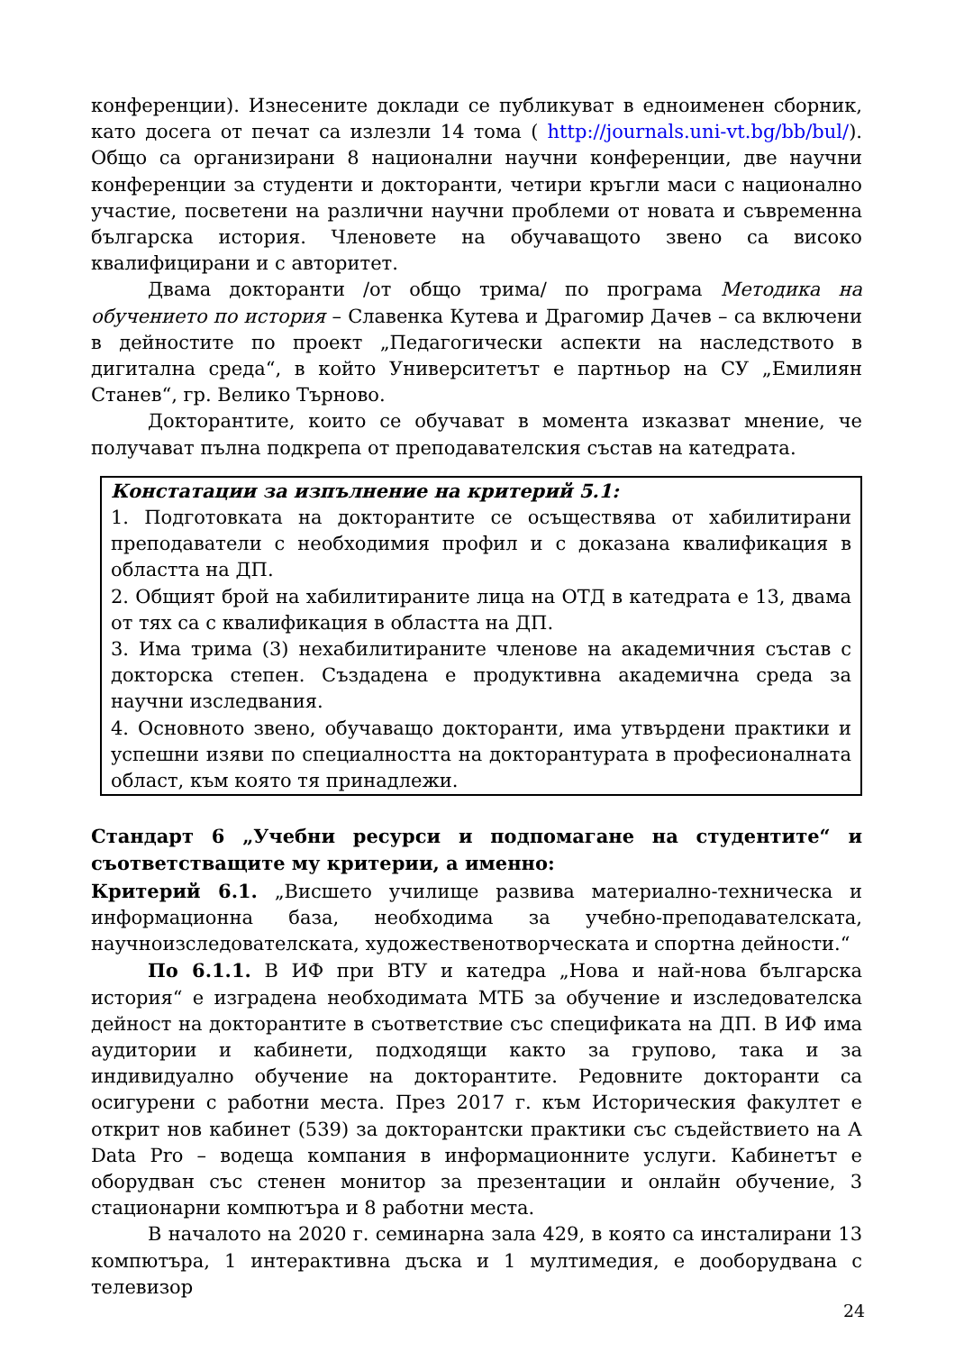конференции). Изнесените доклади се публикуват в едноименен сборник, като досега от печат са излезли 14 тома ( http://journals.uni-vt.bg/bb/bul/). Общо са организирани 8 национални научни конференции, две научни конференции за студенти и докторанти, четири кръгли маси с национално участие, посветени на различни научни проблеми от новата и съвременна българска история. Членовете на обучаващото звено са високо квалифицирани и с авторитет.
Двама докторанти /от общо трима/ по програма Методика на обучението по история – Славенка Кутева и Драгомир Дачев – са включени в дейностите по проект „Педагогически аспекти на наследството в дигитална среда“, в който Университетът е партньор на СУ „Емилиян Станев“, гр. Велико Търново.
Докторантите, които се обучават в момента изказват мнение, че получават пълна подкрепа от преподавателския състав на катедрата.
Констатации за изпълнение на критерий 5.1:
1. Подготовката на докторантите се осъществява от хабилитирани преподаватели с необходимия профил и с доказана квалификация в областта на ДП.
2. Общият брой на хабилитираните лица на ОТД в катедрата е 13, двама от тях са с квалификация в областта на ДП.
3. Има трима (3) нехабилитираните членове на академичния състав с докторска степен. Създадена е продуктивна академична среда за научни изследвания.
4. Основното звено, обучаващо докторанти, има утвърдени практики и успешни изяви по специалността на докторантурата в професионалната област, към която тя принадлежи.
Стандарт 6 „Учебни ресурси и подпомагане на студентите“ и съответстващите му критерии, а именно:
Критерий 6.1. „Висшето училище развива материално-техническа и информационна база, необходима за учебно-преподавателската, научноизследователската, художественотворческата и спортна дейности.“
По 6.1.1. В ИФ при ВТУ и катедра „Нова и най-нова българска история“ е изградена необходимата МТБ за обучение и изследователска дейност на докторантите в съответствие със спецификата на ДП. В ИФ има аудитории и кабинети, подходящи както за групово, така и за индивидуално обучение на докторантите. Редовните докторанти са осигурени с работни места. През 2017 г. към Историческия факултет е открит нов кабинет (539) за докторантски практики със съдействието на А Data Pro – водеща компания в информационните услуги. Кабинетът е оборудван със стенен монитор за презентации и онлайн обучение, 3 стационарни компютъра и 8 работни места.
В началото на 2020 г. семинарна зала 429, в която са инсталирани 13 компютъра, 1 интерактивна дъска и 1 мултимедия, е дооборудвана с телевизор
24